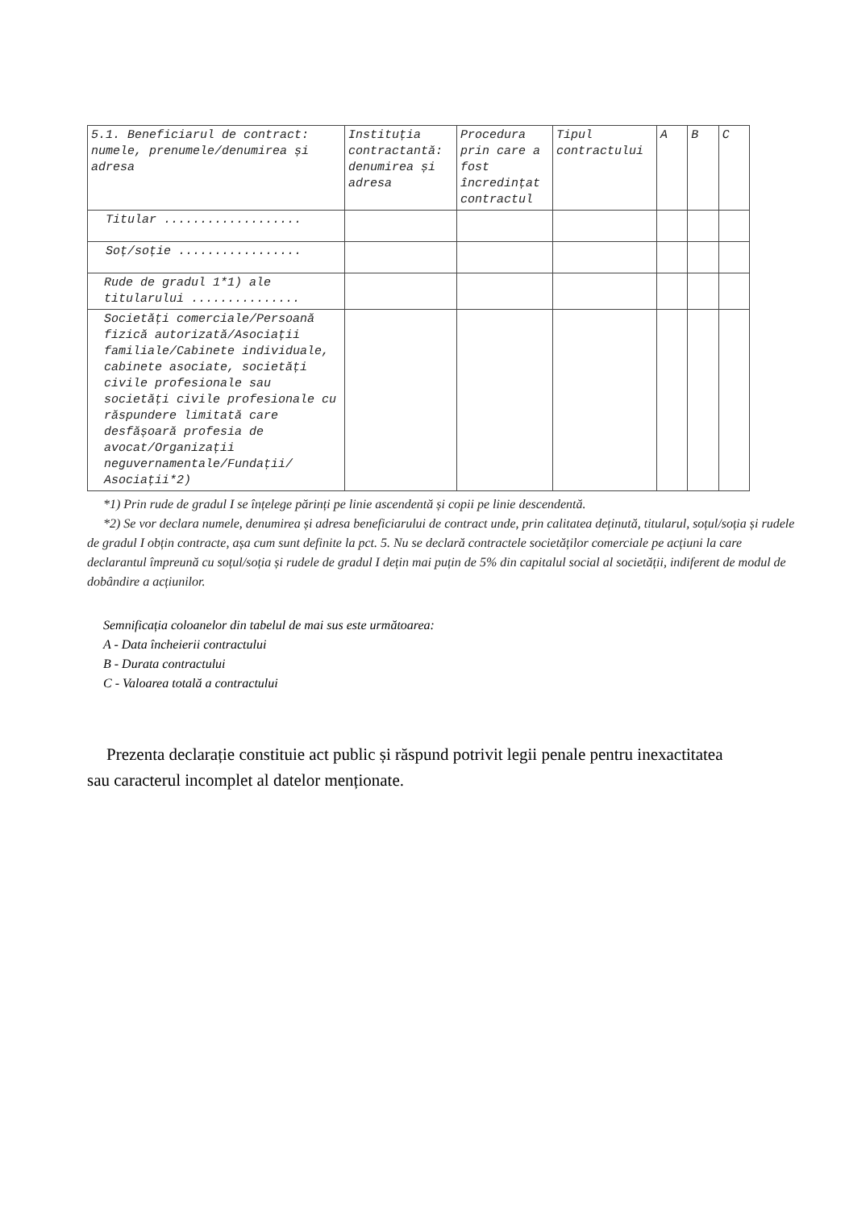| 5.1. Beneficiarul de contract: numele, prenumele/denumirea și adresa | Instituția contractantă: denumirea și adresa | Procedura prin care a fost încredințat contractul | Tipul contractului | A | B | C |
| --- | --- | --- | --- | --- | --- | --- |
| Titular ................... | | | | | | |
| Soț/soție ................. | | | | | | |
| Rude de gradul 1*1) ale titularului ............... | | | | | | |
| Societăți comerciale/Persoană fizică autorizată/Asociații familiale/Cabinete individuale, cabinete asociate, societăți civile profesionale sau societăți civile profesionale cu răspundere limitată care desfășoară profesia de avocat/Organizații neguvernamentale/Fundații/ Asociații*2) | | | | | | |
*1) Prin rude de gradul I se înțelege părinți pe linie ascendentă și copii pe linie descendentă.
*2) Se vor declara numele, denumirea și adresa beneficiarului de contract unde, prin calitatea deținută, titularul, soțul/soția și rudele de gradul I obțin contracte, așa cum sunt definite la pct. 5. Nu se declară contractele societăților comerciale pe acțiuni la care declarantul împreună cu soțul/soția și rudele de gradul I dețin mai puțin de 5% din capitalul social al societății, indiferent de modul de dobândire a acțiunilor.
Semnificația coloanelor din tabelul de mai sus este următoarea:
A - Data încheierii contractului
B - Durata contractului
C - Valoarea totală a contractului
Prezenta declarație constituie act public și răspund potrivit legii penale pentru inexactitatea sau caracterul incomplet al datelor menționate.